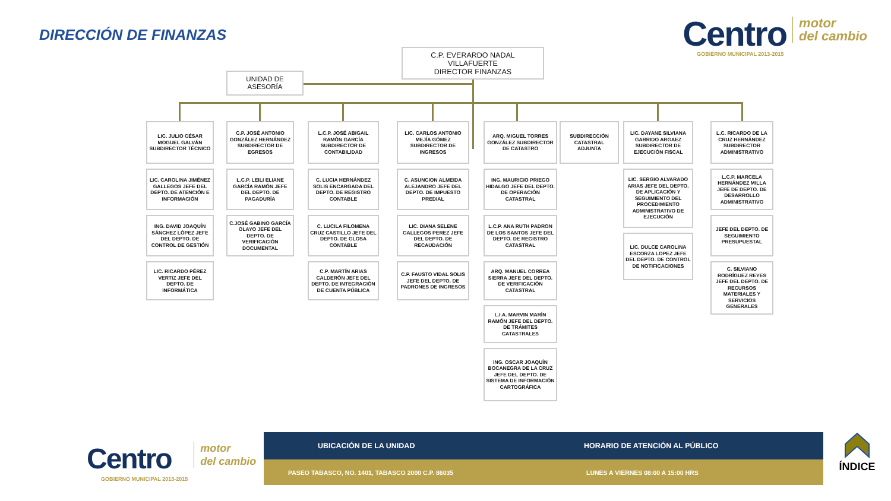DIRECCIÓN DE FINANZAS
Centro
GOBIERNO MUNICIPAL 2013-2015
motor
del cambio
C.P. EVERARDO NADAL
VILLAFUERTE
DIRECTOR FINANZAS
UNIDAD DE
ASESORÍA
LIC. JULIO CÉSAR MOGUEL GALVÁN SUBDIRECTOR TÉCNICO
LIC. CAROLINA JIMÉNEZ GALLEGOS JEFE DEL DEPTO. DE ATENCIÓN E INFORMACIÓN
ING. DAVID JOAQUÍN SÁNCHEZ LÓPEZ JEFE DEL DEPTO. DE CONTROL DE GESTIÓN
LIC. RICARDO PÉREZ VERTIZ JEFE DEL DEPTO. DE INFORMÁTICA
C.P. JOSÉ ANTONIO GONZÁLEZ HERNÁNDEZ SUBDIRECTOR DE EGRESOS
L.C.P. LEILI ELIANE GARCÍA RAMÓN JEFE DEL DEPTO. DE PAGADURÍA
C.JOSÉ GABINO GARCÍA OLAYO JEFE DEL DEPTO. DE VERIFICACIÓN DOCUMENTAL
L.C.P. JOSÉ ABIGAIL RAMÓN GARCÍA SUBDIRECTOR DE CONTABILIDAD
C. LUCIA HERNÁNDEZ SOLIS ENCARGADA DEL DEPTO. DE REGISTRO CONTABLE
C. LUCILA FILOMENA CRUZ CASTILLO JEFE DEL DEPTO. DE GLOSA CONTABLE
C.P. MARTÍN ARIAS CALDERÓN JEFE DEL DEPTO. DE INTEGRACIÓN DE CUENTA PÚBLICA
LIC. CARLOS ANTONIO MEJÍA GÓMEZ SUBDIRECTOR DE INGRESOS
C. ASUNCION ALMEIDA ALEJANDRO JEFE DEL DEPTO. DE IMPUESTO PREDIAL
LIC. DIANA SELENE GALLEGOS PEREZ JEFE DEL DEPTO. DE RECAUDACIÓN
C.P. FAUSTO VIDAL SOLIS JEFE DEL DEPTO. DE PADRONES DE INGRESOS
ARQ. MIGUEL TORRES GONZÁLEZ SUBDIRECTOR DE CATASTRO
ING. MAURICIO PRIEGO HIDALGO JEFE DEL DEPTO. DE OPERACIÓN CATASTRAL
L.C.P. ANA RUTH PADRON DE LOS SANTOS JEFE DEL DEPTO. DE REGISTRO CATASTRAL
ARQ. MANUEL CORREA SIERRA JEFE DEL DEPTO. DE VERIFICACIÓN CATASTRAL
L.I.A. MARVIN MARÍN RAMÓN JEFE DEL DEPTO. DE TRÁMITES CATASTRALES
ING. OSCAR JOAQUÍN BOCANEGRA DE LA CRUZ JEFE DEL DEPTO. DE SISTEMA DE INFORMACIÓN CARTOGRÁFICA
SUBDIRECCIÓN CATASTRAL ADJUNTA
LIC. DAYANE SILVIANA GARRIDO ARGAEZ SUBDIRECTOR DE EJECUCIÓN FISCAL
LIC. SERGIO ALVARADO ARIAS JEFE DEL DEPTO. DE APLICACIÓN Y SEGUIMIENTO DEL PROCEDIMIENTO ADMINISTRATIVO DE EJECUCIÓN
LIC. DULCE CAROLINA ESCORZA LOPEZ JEFE DEL DEPTO. DE CONTROL DE NOTIFICACIONES
L.C. RICARDO DE LA CRUZ HERNÁNDEZ SUBDIRECTOR ADMINISTRATIVO
L.C.P. MARCELA HERNÁNDEZ MILLA JEFE DE DEPTO. DE DESARROLLO ADMINISTRATIVO
JEFE DEL DEPTO. DE SEGUIMIENTO PRESUPUESTAL
C. SILVIANO RODRÍGUEZ REYES JEFE DEL DEPTO. DE RECURSOS MATERIALES Y SERVICIOS GENERALES
Centro
GOBIERNO MUNICIPAL 2013-2015
motor
del cambio
UBICACIÓN DE LA UNIDAD HORARIO DE ATENCIÓN AL PÚBLICO
PASEO TABASCO, NO. 1401, TABASCO 2000 C.P. 86035 LUNES A VIERNES 08:00 A 15:00 HRS
ÍNDICE